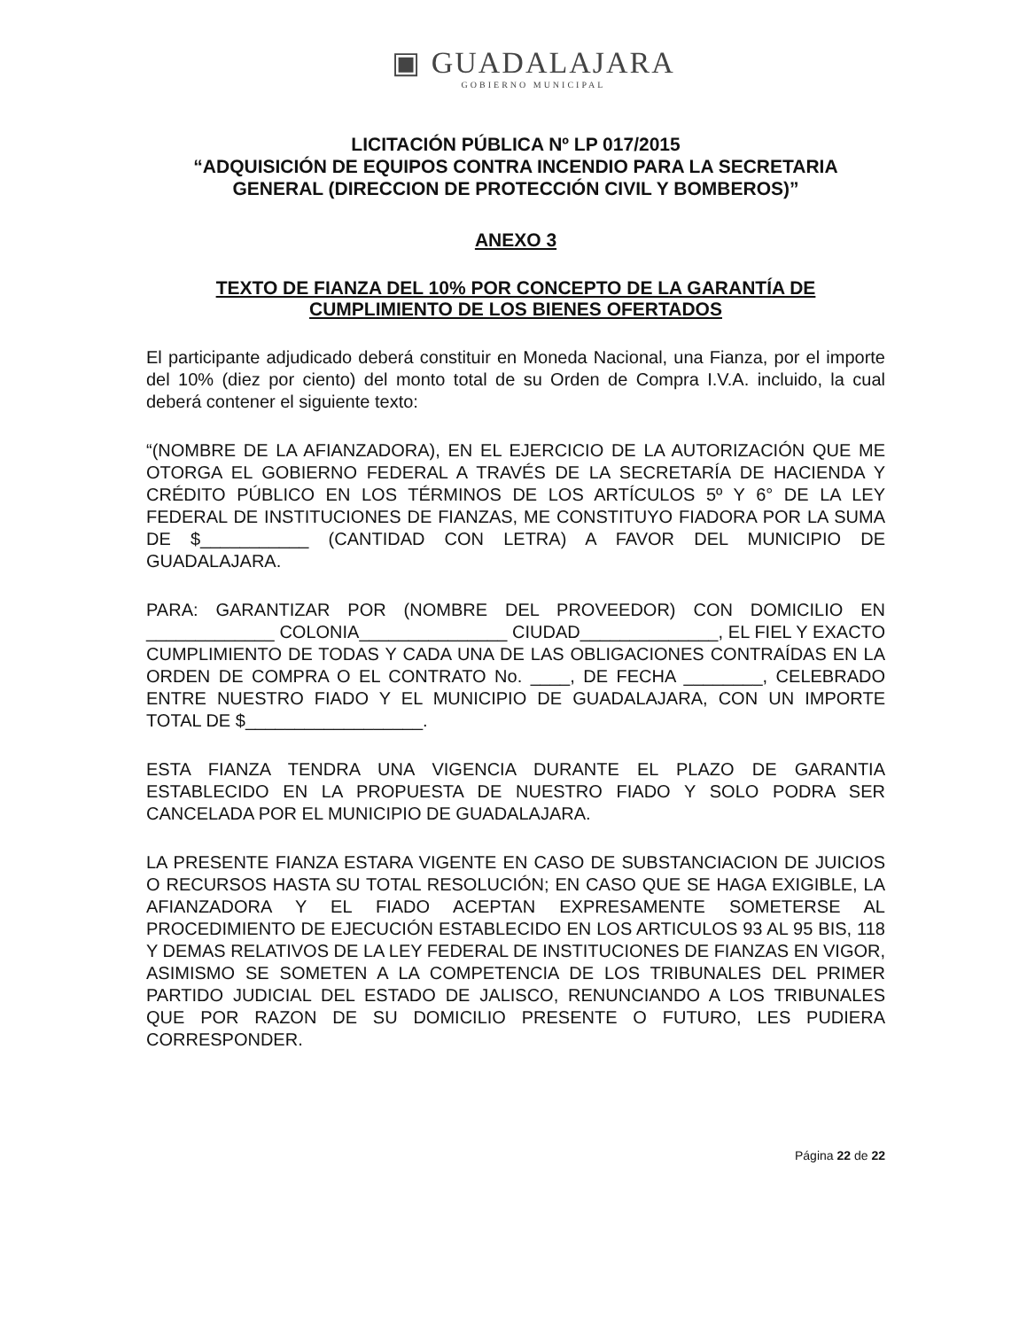▣ GUADALAJARA
GOBIERNO MUNICIPAL
LICITACIÓN PÚBLICA Nº LP 017/2015
“ADQUISICIÓN DE EQUIPOS CONTRA INCENDIO PARA LA SECRETARIA GENERAL (DIRECCION DE PROTECCIÓN CIVIL Y BOMBEROS)”
ANEXO 3
TEXTO DE FIANZA DEL 10% POR CONCEPTO DE LA GARANTÍA DE CUMPLIMIENTO DE LOS BIENES OFERTADOS
El participante adjudicado deberá constituir en Moneda Nacional, una Fianza, por el importe del 10% (diez por ciento) del monto total de su Orden de Compra I.V.A. incluido, la cual deberá contener el siguiente texto:
“(NOMBRE DE LA AFIANZADORA), EN EL EJERCICIO DE LA AUTORIZACIÓN QUE ME OTORGA EL GOBIERNO FEDERAL A TRAVÉS DE LA SECRETARÍA DE HACIENDA Y CRÉDITO PÚBLICO EN LOS TÉRMINOS DE LOS ARTÍCULOS 5º Y 6° DE LA LEY FEDERAL DE INSTITUCIONES DE FIANZAS, ME CONSTITUYO FIADORA POR LA SUMA DE $___________ (CANTIDAD CON LETRA) A FAVOR DEL MUNICIPIO DE GUADALAJARA.
PARA: GARANTIZAR POR (NOMBRE DEL PROVEEDOR) CON DOMICILIO EN _____________ COLONIA_______________ CIUDAD______________, EL FIEL Y EXACTO CUMPLIMIENTO DE TODAS Y CADA UNA DE LAS OBLIGACIONES CONTRAÍDAS EN LA ORDEN DE COMPRA O EL CONTRATO No. ____, DE FECHA ________, CELEBRADO ENTRE NUESTRO FIADO Y EL MUNICIPIO DE GUADALAJARA, CON UN IMPORTE TOTAL DE $__________________.
ESTA FIANZA TENDRA UNA VIGENCIA DURANTE EL PLAZO DE GARANTIA ESTABLECIDO EN LA PROPUESTA DE NUESTRO FIADO Y SOLO PODRA SER CANCELADA POR EL MUNICIPIO DE GUADALAJARA.
LA PRESENTE FIANZA ESTARA VIGENTE EN CASO DE SUBSTANCIACION DE JUICIOS O RECURSOS HASTA SU TOTAL RESOLUCIÓN; EN CASO QUE SE HAGA EXIGIBLE, LA AFIANZADORA Y EL FIADO ACEPTAN EXPRESAMENTE SOMETERSE AL PROCEDIMIENTO DE EJECUCIÓN ESTABLECIDO EN LOS ARTICULOS 93 AL 95 BIS, 118 Y DEMAS RELATIVOS DE LA LEY FEDERAL DE INSTITUCIONES DE FIANZAS EN VIGOR, ASIMISMO SE SOMETEN A LA COMPETENCIA DE LOS TRIBUNALES DEL PRIMER PARTIDO JUDICIAL DEL ESTADO DE JALISCO, RENUNCIANDO A LOS TRIBUNALES QUE POR RAZON DE SU DOMICILIO PRESENTE O FUTURO, LES PUDIERA CORRESPONDER.
Página 22 de 22